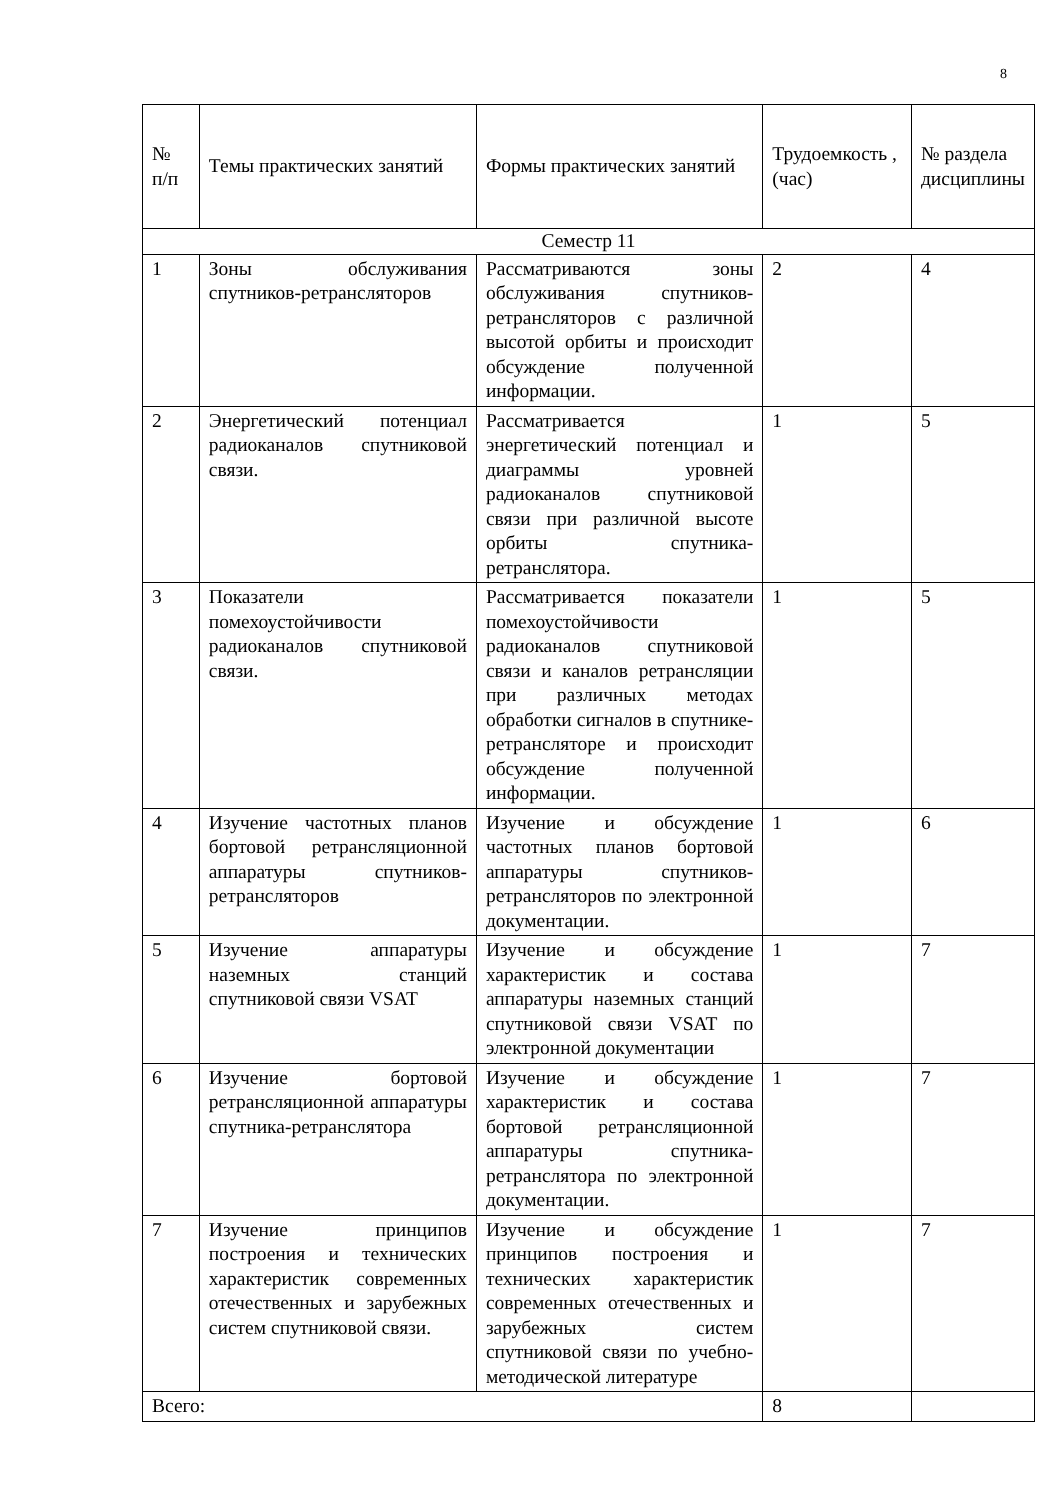8
| № п/п | Темы практических занятий | Формы практических занятий | Трудоемкость , (час) | № раздела дисциплины |
| --- | --- | --- | --- | --- |
| Семестр 11 | | | | |
| 1 | Зоны обслуживания спутников-ретрансляторов | Рассматриваются зоны обслуживания спутников-ретрансляторов с различной высотой орбиты и происходит обсуждение полученной информации. | 2 | 4 |
| 2 | Энергетический потенциал радиоканалов спутниковой связи. | Рассматривается энергетический потенциал и диаграммы уровней радиоканалов спутниковой связи при различной высоте орбиты спутника-ретранслятора. | 1 | 5 |
| 3 | Показатели помехоустойчивости радиоканалов спутниковой связи. | Рассматривается показатели помехоустойчивости радиоканалов спутниковой связи и каналов ретрансляции при различных методах обработки сигналов в спутнике-ретрансляторе и происходит обсуждение полученной информации. | 1 | 5 |
| 4 | Изучение частотных планов бортовой ретрансляционной аппаратуры спутников-ретрансляторов | Изучение и обсуждение частотных планов бортовой аппаратуры спутников-ретрансляторов по электронной документации. | 1 | 6 |
| 5 | Изучение аппаратуры наземных станций спутниковой связи VSAT | Изучение и обсуждение характеристик и состава аппаратуры наземных станций спутниковой связи VSAT по электронной документации | 1 | 7 |
| 6 | Изучение бортовой ретрансляционной аппаратуры спутника-ретранслятора | Изучение и обсуждение характеристик и состава бортовой ретрансляционной аппаратуры спутника-ретранслятора по электронной документации. | 1 | 7 |
| 7 | Изучение принципов построения и технических характеристик современных отечественных и зарубежных систем спутниковой связи. | Изучение и обсуждение принципов построения и технических характеристик современных отечественных и зарубежных систем спутниковой связи по учебно-методической литературе | 1 | 7 |
| Всего: | | | 8 | |